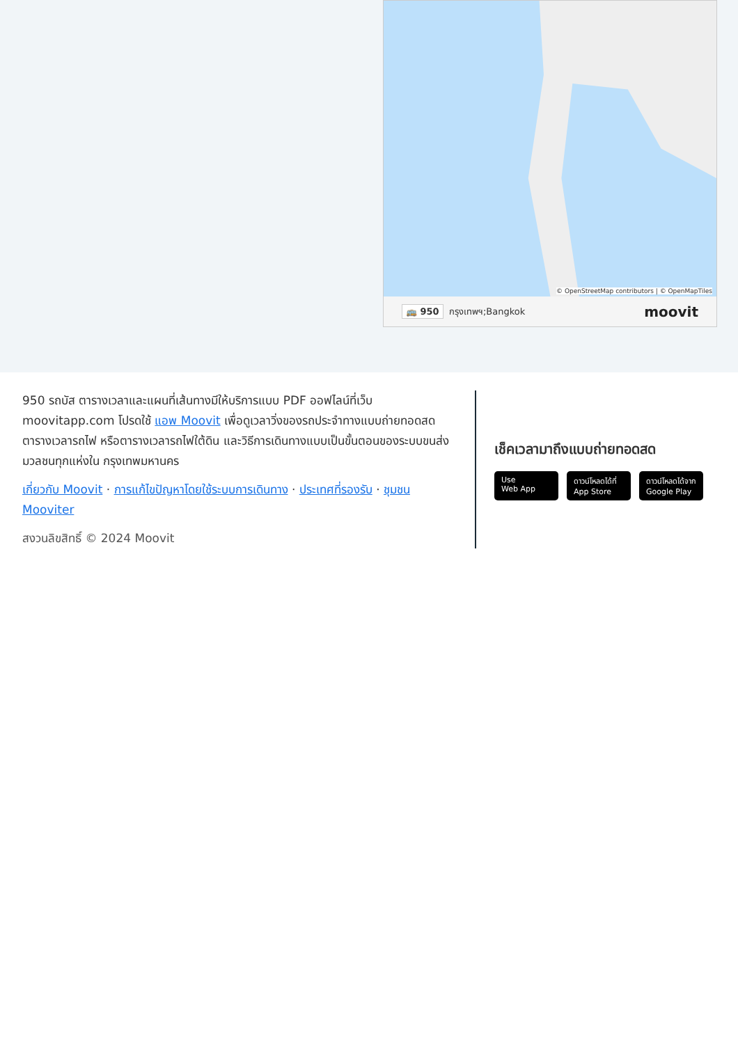© OpenStreetMap contributors | © OpenMapTiles
🚌 950 กรุงเทพฯ;Bangkok moovit
950 รถบัส ตารางเวลาและแผนที่เส้นทางมีให้บริการแบบ PDF ออฟไลน์ที่เว็บ moovitapp.com โปรดใช้ แอพ Moovit เพื่อดูเวลาวิ่งของรถประจำทางแบบถ่ายทอดสด ตารางเวลารถไฟ หรือตารางเวลารถไฟใต้ดิน และวิธีการเดินทางแบบเป็นขั้นตอนของระบบขนส่งมวลชนทุกแห่งใน กรุงเทพมหานคร
เกี่ยวกับ Moovit · การแก้ไขปัญหาโดยใช้ระบบการเดินทาง · ประเทศที่รองรับ · ชุมชน Mooviter
สงวนลิขสิทธิ์ © 2024 Moovit
เช็คเวลามาถึงแบบถ่ายทอดสด
Use
Web App
ดาวน์โหลดได้ที่
App Store
ดาวน์โหลดได้จาก
Google Play